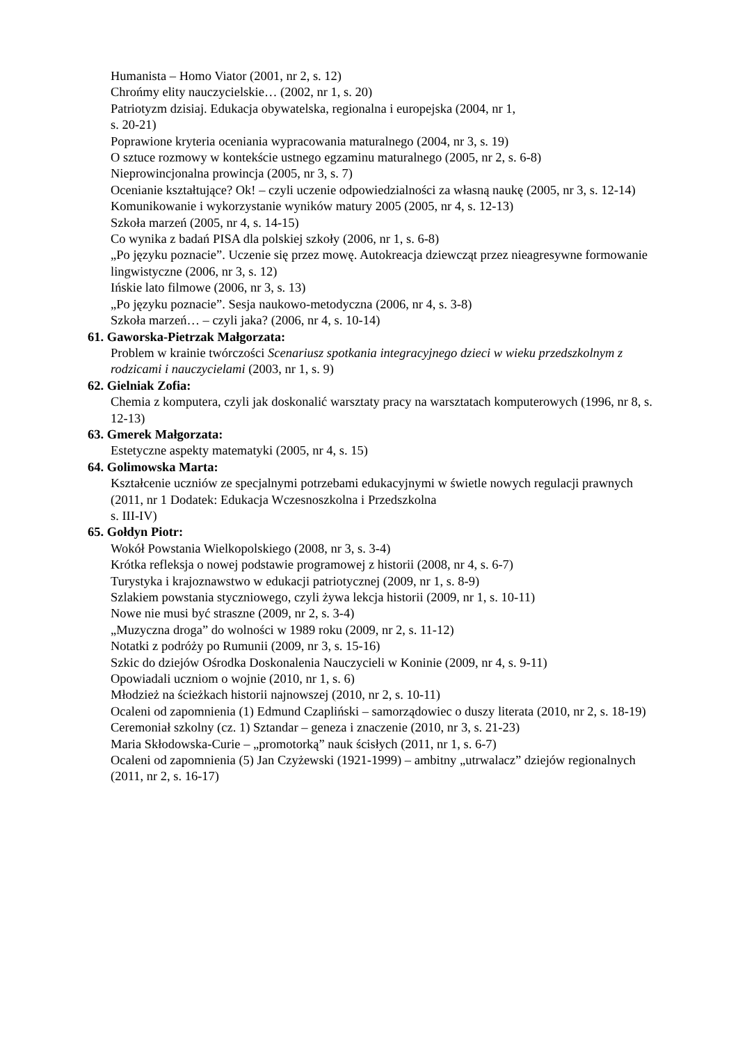Humanista – Homo Viator (2001, nr 2, s. 12)
Chrońmy elity nauczycielskie… (2002, nr 1, s. 20)
Patriotyzm dzisiaj. Edukacja obywatelska, regionalna i europejska (2004, nr 1,
s. 20-21)
Poprawione kryteria oceniania wypracowania maturalnego (2004, nr 3, s. 19)
O sztuce rozmowy w kontekście ustnego egzaminu maturalnego (2005, nr 2, s. 6-8)
Nieprowincjonalna prowincja (2005, nr 3, s. 7)
Ocenianie kształtujące? Ok! – czyli uczenie odpowiedzialności za własną naukę (2005, nr 3, s. 12-14)
Komunikowanie i wykorzystanie wyników matury 2005 (2005, nr 4, s. 12-13)
Szkoła marzeń (2005, nr 4, s. 14-15)
Co wynika z badań PISA dla polskiej szkoły (2006, nr 1, s. 6-8)
„Po języku poznacie”. Uczenie się przez mowę. Autokreacja dziewcząt przez nieagresywne formowanie lingwistyczne (2006, nr 3, s. 12)
Ińskie lato filmowe (2006, nr 3, s. 13)
„Po języku poznacie”. Sesja naukowo-metodyczna (2006, nr 4, s. 3-8)
Szkoła marzeń… – czyli jaka? (2006, nr 4, s. 10-14)
61. Gaworska-Pietrzak Małgorzata:
Problem w krainie twórczości Scenariusz spotkania integracyjnego dzieci w wieku przedszkolnym z rodzicami i nauczycielami (2003, nr 1, s. 9)
62. Gielniak Zofia:
Chemia z komputera, czyli jak doskonalić warsztaty pracy na warsztatach komputerowych (1996, nr 8, s. 12-13)
63. Gmerek Małgorzata:
Estetyczne aspekty matematyki (2005, nr 4, s. 15)
64. Golimowska Marta:
Kształcenie uczniów ze specjalnymi potrzebami edukacyjnymi w świetle nowych regulacji prawnych (2011, nr 1 Dodatek: Edukacja Wczesnoszkolna i Przedszkolna
s. III-IV)
65. Gołdyn Piotr:
Wokół Powstania Wielkopolskiego (2008, nr 3, s. 3-4)
Krótka refleksja o nowej podstawie programowej z historii (2008, nr 4, s. 6-7)
Turystyka i krajoznawstwo w edukacji patriotycznej (2009, nr 1, s. 8-9)
Szlakiem powstania styczniowego, czyli żywa lekcja historii (2009, nr 1, s. 10-11)
Nowe nie musi być straszne (2009, nr 2, s. 3-4)
„Muzyczna droga” do wolności w 1989 roku (2009, nr 2, s. 11-12)
Notatki z podróży po Rumunii (2009, nr 3, s. 15-16)
Szkic do dziejów Ośrodka Doskonalenia Nauczycieli w Koninie (2009, nr 4, s. 9-11)
Opowiadali uczniom o wojnie (2010, nr 1, s. 6)
Młodzież na ścieżkach historii najnowszej (2010, nr 2, s. 10-11)
Ocaleni od zapomnienia (1) Edmund Czapliński – samorządowiec o duszy literata (2010, nr 2, s. 18-19)
Ceremoniał szkolny (cz. 1) Sztandar – geneza i znaczenie (2010, nr 3, s. 21-23)
Maria Skłodowska-Curie – „promotorką” nauk ścisłych (2011, nr 1, s. 6-7)
Ocaleni od zapomnienia (5) Jan Czyżewski (1921-1999) – ambitny „utrwalacz” dziejów regionalnych (2011, nr 2, s. 16-17)